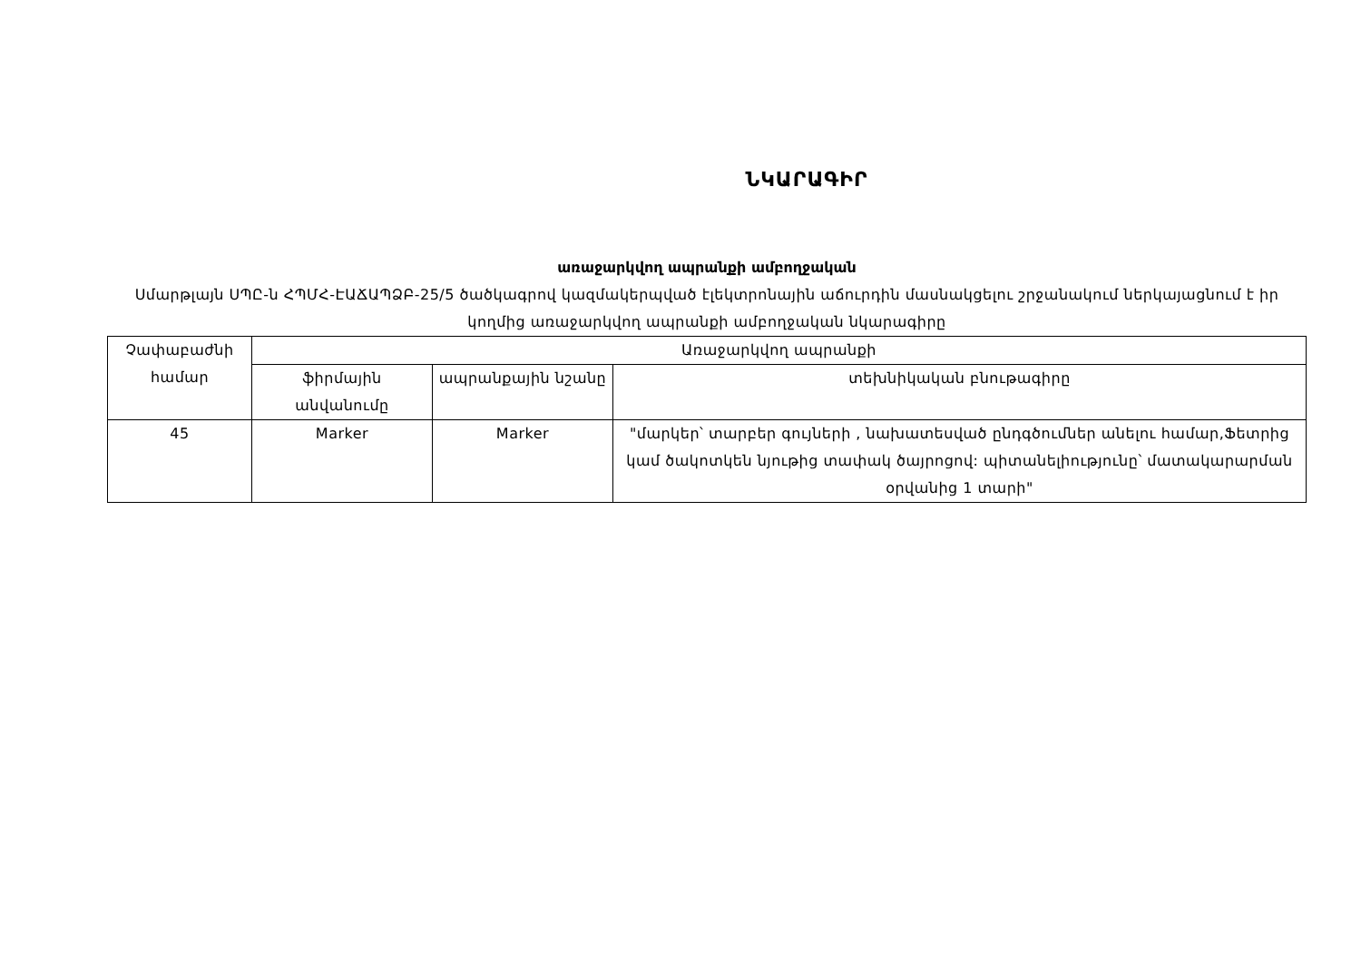ՆԿԱՐԱԳԻՐ
առաջարկվող ապրանքի ամբողջական
Սմարթլայն ՍՊԸ-ն ՀՊՄՀ-ԷԱՃԱՊՁԲ-25/5 ծածկագրով կազմակերպված էլեկտրոնային աճուրդին մասնակցելու շրջանակում ներկայացնում է իր կողմից առաջարկվող ապրանքի ամբողջական նկարագիրը
| Չափաբաժնի համար | Առաջարկվող ապրանքի | | |
| --- | --- | --- | --- |
| | ֆիրմային անվանումը | ապրանքային նշանը | տեխնիկական բնութագիրը |
| 45 | Marker | Marker | "մարկեր՝ տարբեր գույների , նախատեսված ընդգծումներ անելու համար,Ֆետրից կամ ծակոտկեն նյութից տափակ ծայրոցով: պիտանելիությունը՝ մատակարարման օրվանից 1 տարի" |